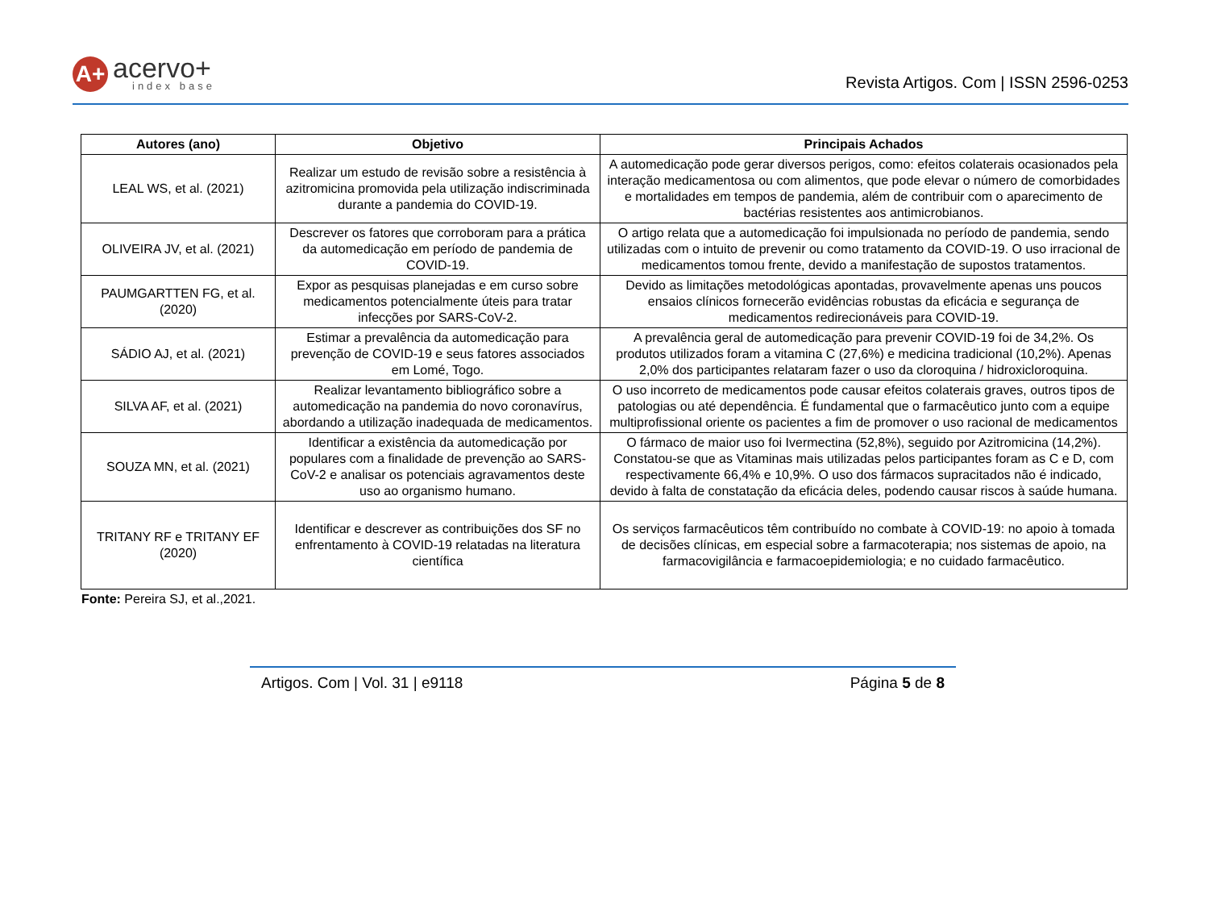A+
acervo+
index base
Revista Artigos. Com | ISSN 2596-0253
| Autores (ano) | Objetivo | Principais Achados |
| --- | --- | --- |
| LEAL WS, et al. (2021) | Realizar um estudo de revisão sobre a resistência à azitromicina promovida pela utilização indiscriminada durante a pandemia do COVID-19. | A automedicação pode gerar diversos perigos, como: efeitos colaterais ocasionados pela interação medicamentosa ou com alimentos, que pode elevar o número de comorbidades e mortalidades em tempos de pandemia, além de contribuir com o aparecimento de bactérias resistentes aos antimicrobianos. |
| OLIVEIRA JV, et al. (2021) | Descrever os fatores que corroboram para a prática da automedicação em período de pandemia de COVID-19. | O artigo relata que a automedicação foi impulsionada no período de pandemia, sendo utilizadas com o intuito de prevenir ou como tratamento da COVID-19. O uso irracional de medicamentos tomou frente, devido a manifestação de supostos tratamentos. |
| PAUMGARTTEN FG, et al. (2020) | Expor as pesquisas planejadas e em curso sobre medicamentos potencialmente úteis para tratar infecções por SARS-CoV-2. | Devido as limitações metodológicas apontadas, provavelmente apenas uns poucos ensaios clínicos fornecerão evidências robustas da eficácia e segurança de medicamentos redirecionáveis para COVID-19. |
| SÁDIO AJ, et al. (2021) | Estimar a prevalência da automedicação para prevenção de COVID-19 e seus fatores associados em Lomé, Togo. | A prevalência geral de automedicação para prevenir COVID-19 foi de 34,2%. Os produtos utilizados foram a vitamina C (27,6%) e medicina tradicional (10,2%). Apenas 2,0% dos participantes relataram fazer o uso da cloroquina / hidroxicloroquina. |
| SILVA AF, et al. (2021) | Realizar levantamento bibliográfico sobre a automedicação na pandemia do novo coronavírus, abordando a utilização inadequada de medicamentos. | O uso incorreto de medicamentos pode causar efeitos colaterais graves, outros tipos de patologias ou até dependência. É fundamental que o farmacêutico junto com a equipe multiprofissional oriente os pacientes a fim de promover o uso racional de medicamentos |
| SOUZA MN, et al. (2021) | Identificar a existência da automedicação por populares com a finalidade de prevenção ao SARS-CoV-2 e analisar os potenciais agravamentos deste uso ao organismo humano. | O fármaco de maior uso foi Ivermectina (52,8%), seguido por Azitromicina (14,2%). Constatou-se que as Vitaminas mais utilizadas pelos participantes foram as C e D, com respectivamente 66,4% e 10,9%. O uso dos fármacos supracitados não é indicado, devido à falta de constatação da eficácia deles, podendo causar riscos à saúde humana. |
| TRITANY RF e TRITANY EF (2020) | Identificar e descrever as contribuições dos SF no enfrentamento à COVID-19 relatadas na literatura científica | Os serviços farmacêuticos têm contribuído no combate à COVID-19: no apoio à tomada de decisões clínicas, em especial sobre a farmacoterapia; nos sistemas de apoio, na farmacovigilância e farmacoepidemiologia; e no cuidado farmacêutico. |
Fonte: Pereira SJ, et al.,2021.
Artigos. Com | Vol. 31 | e9118 Página 5 de 8